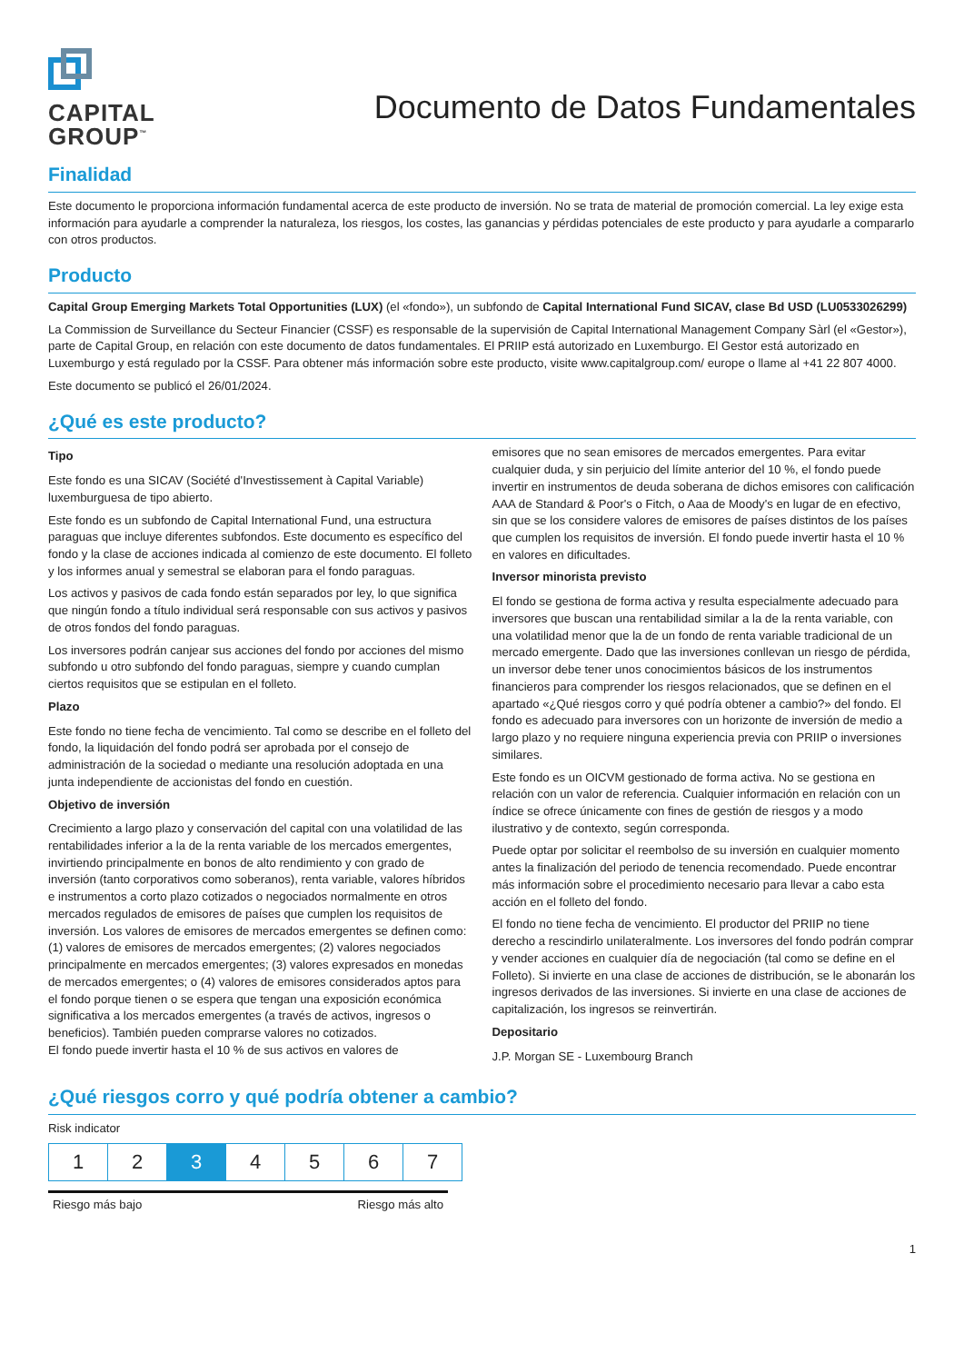CAPITAL
GROUP<sup>™</sup>
Documento de Datos Fundamentales
Finalidad
Este documento le proporciona información fundamental acerca de este producto de inversión. No se trata de material de promoción comercial. La ley exige esta información para ayudarle a comprender la naturaleza, los riesgos, los costes, las ganancias y pérdidas potenciales de este producto y para ayudarle a compararlo con otros productos.
Producto
Capital Group Emerging Markets Total Opportunities (LUX) (el «fondo»), un subfondo de Capital International Fund SICAV, clase Bd USD (LU0533026299)
La Commission de Surveillance du Secteur Financier (CSSF) es responsable de la supervisión de Capital International Management Company Sàrl (el «Gestor»), parte de Capital Group, en relación con este documento de datos fundamentales. El PRIIP está autorizado en Luxemburgo. El Gestor está autorizado en Luxemburgo y está regulado por la CSSF. Para obtener más información sobre este producto, visite www.capitalgroup.com/ europe o llame al +41 22 807 4000.
Este documento se publicó el 26/01/2024.
¿Qué es este producto?
Tipo
Este fondo es una SICAV (Société d'Investissement à Capital Variable) luxemburguesa de tipo abierto.
Este fondo es un subfondo de Capital International Fund, una estructura paraguas que incluye diferentes subfondos. Este documento es específico del fondo y la clase de acciones indicada al comienzo de este documento. El folleto y los informes anual y semestral se elaboran para el fondo paraguas.
Los activos y pasivos de cada fondo están separados por ley, lo que significa que ningún fondo a título individual será responsable con sus activos y pasivos de otros fondos del fondo paraguas.
Los inversores podrán canjear sus acciones del fondo por acciones del mismo subfondo u otro subfondo del fondo paraguas, siempre y cuando cumplan ciertos requisitos que se estipulan en el folleto.
Plazo
Este fondo no tiene fecha de vencimiento. Tal como se describe en el folleto del fondo, la liquidación del fondo podrá ser aprobada por el consejo de administración de la sociedad o mediante una resolución adoptada en una junta independiente de accionistas del fondo en cuestión.
Objetivo de inversión
Crecimiento a largo plazo y conservación del capital con una volatilidad de las rentabilidades inferior a la de la renta variable de los mercados emergentes, invirtiendo principalmente en bonos de alto rendimiento y con grado de inversión (tanto corporativos como soberanos), renta variable, valores híbridos e instrumentos a corto plazo cotizados o negociados normalmente en otros mercados regulados de emisores de países que cumplen los requisitos de inversión. Los valores de emisores de mercados emergentes se definen como: (1) valores de emisores de mercados emergentes; (2) valores negociados principalmente en mercados emergentes; (3) valores expresados en monedas de mercados emergentes; o (4) valores de emisores considerados aptos para el fondo porque tienen o se espera que tengan una exposición económica significativa a los mercados emergentes (a través de activos, ingresos o beneficios). También pueden comprarse valores no cotizados.
El fondo puede invertir hasta el 10 % de sus activos en valores de
emisores que no sean emisores de mercados emergentes. Para evitar cualquier duda, y sin perjuicio del límite anterior del 10 %, el fondo puede invertir en instrumentos de deuda soberana de dichos emisores con calificación AAA de Standard & Poor's o Fitch, o Aaa de Moody's en lugar de en efectivo, sin que se los considere valores de emisores de países distintos de los países que cumplen los requisitos de inversión. El fondo puede invertir hasta el 10 % en valores en dificultades.
Inversor minorista previsto
El fondo se gestiona de forma activa y resulta especialmente adecuado para inversores que buscan una rentabilidad similar a la de la renta variable, con una volatilidad menor que la de un fondo de renta variable tradicional de un mercado emergente. Dado que las inversiones conllevan un riesgo de pérdida, un inversor debe tener unos conocimientos básicos de los instrumentos financieros para comprender los riesgos relacionados, que se definen en el apartado «¿Qué riesgos corro y qué podría obtener a cambio?» del fondo. El fondo es adecuado para inversores con un horizonte de inversión de medio a largo plazo y no requiere ninguna experiencia previa con PRIIP o inversiones similares.
Este fondo es un OICVM gestionado de forma activa. No se gestiona en relación con un valor de referencia. Cualquier información en relación con un índice se ofrece únicamente con fines de gestión de riesgos y a modo ilustrativo y de contexto, según corresponda.
Puede optar por solicitar el reembolso de su inversión en cualquier momento antes la finalización del periodo de tenencia recomendado. Puede encontrar más información sobre el procedimiento necesario para llevar a cabo esta acción en el folleto del fondo.
El fondo no tiene fecha de vencimiento. El productor del PRIIP no tiene derecho a rescindirlo unilateralmente. Los inversores del fondo podrán comprar y vender acciones en cualquier día de negociación (tal como se define en el Folleto). Si invierte en una clase de acciones de distribución, se le abonarán los ingresos derivados de las inversiones. Si invierte en una clase de acciones de capitalización, los ingresos se reinvertirán.
Depositario
J.P. Morgan SE - Luxembourg Branch
¿Qué riesgos corro y qué podría obtener a cambio?
Risk indicator
| 1 | 2 | 3 | 4 | 5 | 6 | 7 |
Riesgo más bajo Riesgo más alto
1